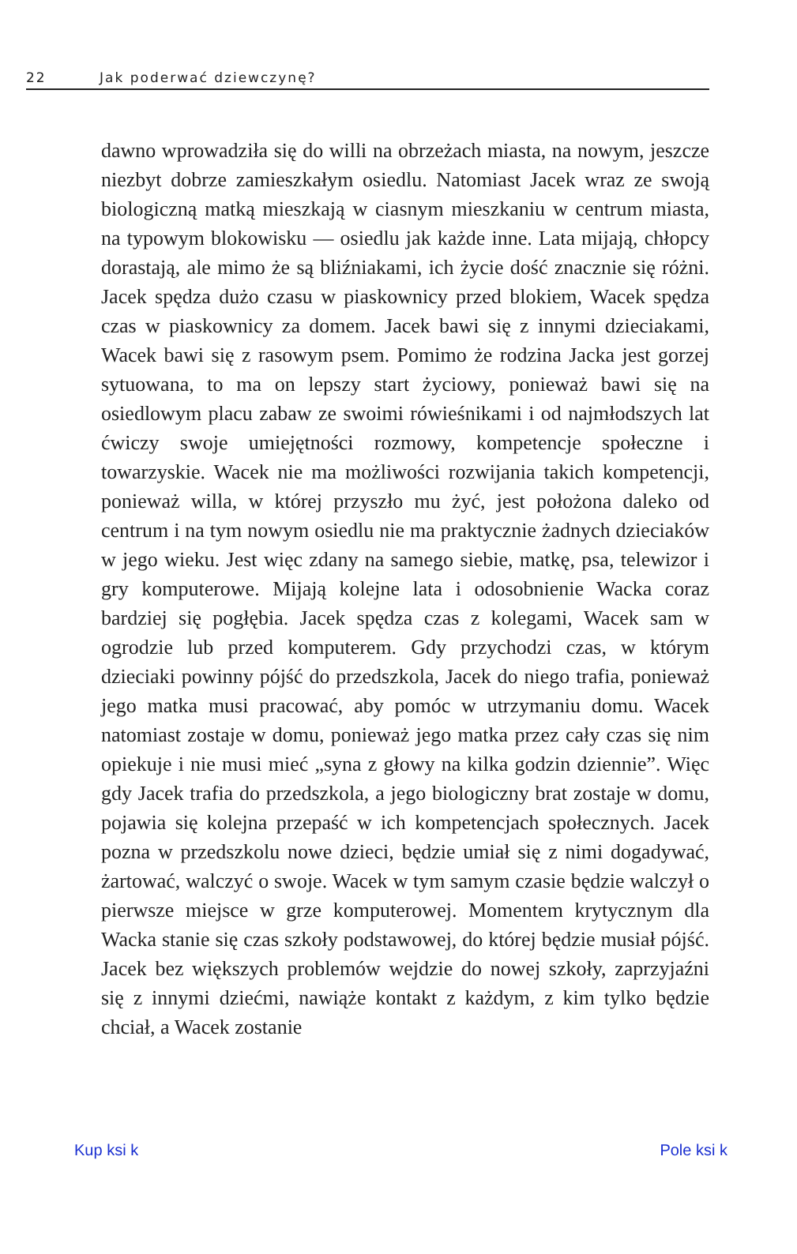22 Jak poderwać dziewczynę?
dawno wprowadziła się do willi na obrzeżach miasta, na nowym, jeszcze niezbyt dobrze zamieszkałym osiedlu. Natomiast Jacek wraz ze swoją biologiczną matką mieszkają w ciasnym mieszkaniu w centrum miasta, na typowym blokowisku — osiedlu jak każde inne. Lata mijają, chłopcy dorastają, ale mimo że są bliźniakami, ich życie dość znacznie się różni. Jacek spędza dużo czasu w piaskownicy przed blokiem, Wacek spędza czas w piaskownicy za domem. Jacek bawi się z innymi dzieciakami, Wacek bawi się z rasowym psem. Pomimo że rodzina Jacka jest gorzej sytuowana, to ma on lepszy start życiowy, ponieważ bawi się na osiedlowym placu zabaw ze swoimi rówieśnikami i od najmłodszych lat ćwiczy swoje umiejętności rozmowy, kompetencje społeczne i towarzyskie. Wacek nie ma możliwości rozwijania takich kompetencji, ponieważ willa, w której przyszło mu żyć, jest położona daleko od centrum i na tym nowym osiedlu nie ma praktycznie żadnych dzieciaków w jego wieku. Jest więc zdany na samego siebie, matkę, psa, telewizor i gry komputerowe. Mijają kolejne lata i odosobnienie Wacka coraz bardziej się pogłębia. Jacek spędza czas z kolegami, Wacek sam w ogrodzie lub przed komputerem. Gdy przychodzi czas, w którym dzieciaki powinny pójść do przedszkola, Jacek do niego trafia, ponieważ jego matka musi pracować, aby pomóc w utrzymaniu domu. Wacek natomiast zostaje w domu, ponieważ jego matka przez cały czas się nim opiekuje i nie musi mieć „syna z głowy na kilka godzin dziennie”. Więc gdy Jacek trafia do przedszkola, a jego biologiczny brat zostaje w domu, pojawia się kolejna przepaść w ich kompetencjach społecznych. Jacek pozna w przedszkolu nowe dzieci, będzie umiał się z nimi dogadywać, żartować, walczyć o swoje. Wacek w tym samym czasie będzie walczył o pierwsze miejsce w grze komputerowej. Momentem krytycznym dla Wacka stanie się czas szkoły podstawowej, do której będzie musiał pójść. Jacek bez większych problemów wejdzie do nowej szkoły, zaprzyjaźni się z innymi dziećmi, nawiąże kontakt z każdym, z kim tylko będzie chciał, a Wacek zostanie
Kup ksi k Pole ksi k